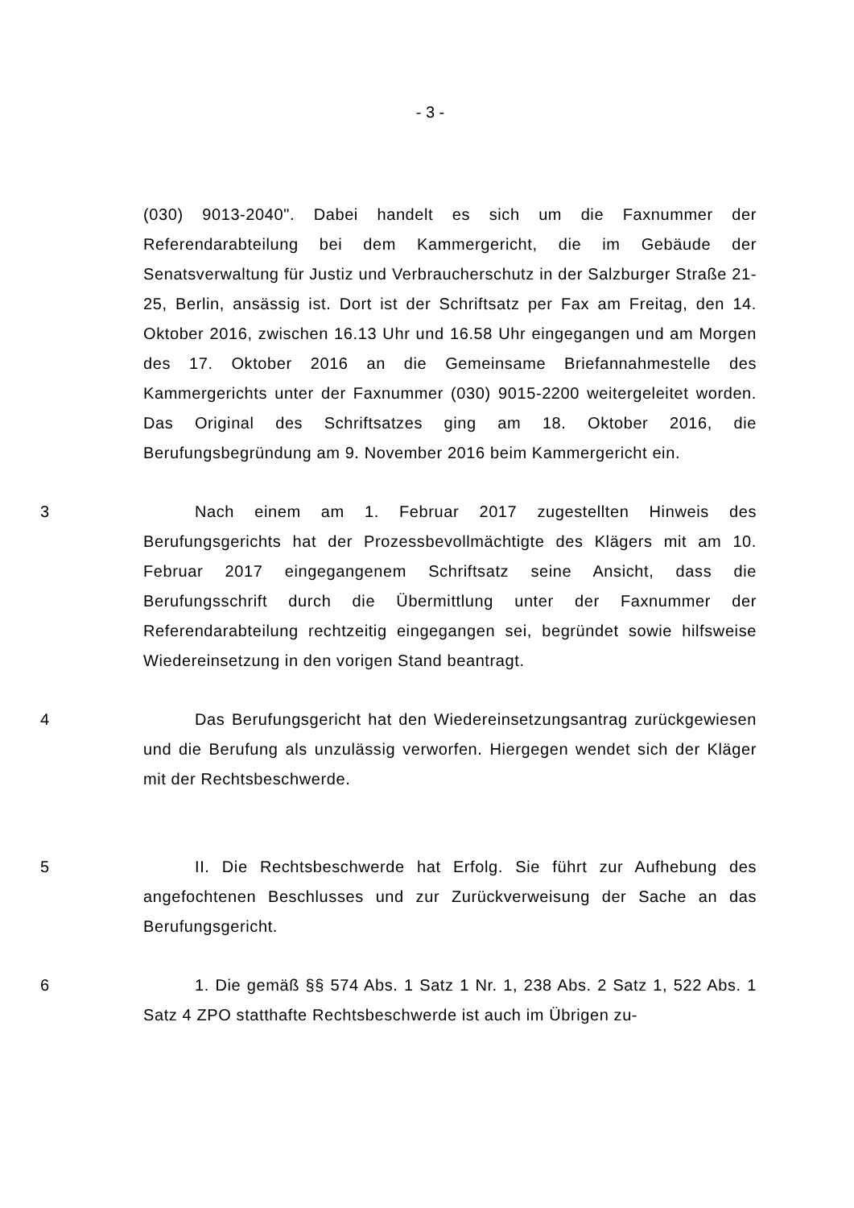- 3 -
(030) 9013-2040". Dabei handelt es sich um die Faxnummer der Referendarabteilung bei dem Kammergericht, die im Gebäude der Senatsverwaltung für Justiz und Verbraucherschutz in der Salzburger Straße 21-25, Berlin, ansässig ist. Dort ist der Schriftsatz per Fax am Freitag, den 14. Oktober 2016, zwischen 16.13 Uhr und 16.58 Uhr eingegangen und am Morgen des 17. Oktober 2016 an die Gemeinsame Briefannahmestelle des Kammergerichts unter der Faxnummer (030) 9015-2200 weitergeleitet worden. Das Original des Schriftsatzes ging am 18. Oktober 2016, die Berufungsbegründung am 9. November 2016 beim Kammergericht ein.
3 Nach einem am 1. Februar 2017 zugestellten Hinweis des Berufungsgerichts hat der Prozessbevollmächtigte des Klägers mit am 10. Februar 2017 eingegangenem Schriftsatz seine Ansicht, dass die Berufungsschrift durch die Übermittlung unter der Faxnummer der Referendarabteilung rechtzeitig eingegangen sei, begründet sowie hilfsweise Wiedereinsetzung in den vorigen Stand beantragt.
4 Das Berufungsgericht hat den Wiedereinsetzungsantrag zurückgewiesen und die Berufung als unzulässig verworfen. Hiergegen wendet sich der Kläger mit der Rechtsbeschwerde.
5 II. Die Rechtsbeschwerde hat Erfolg. Sie führt zur Aufhebung des angefochtenen Beschlusses und zur Zurückverweisung der Sache an das Berufungsgericht.
6 1. Die gemäß §§ 574 Abs. 1 Satz 1 Nr. 1, 238 Abs. 2 Satz 1, 522 Abs. 1 Satz 4 ZPO statthafte Rechtsbeschwerde ist auch im Übrigen zu-